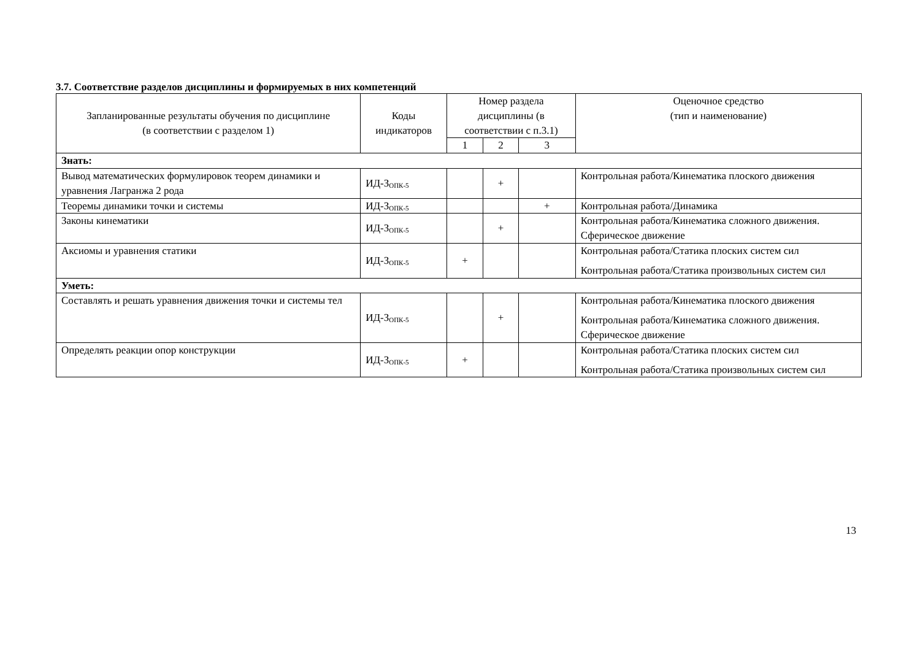3.7. Соответствие разделов дисциплины и формируемых в них компетенций
| Запланированные результаты обучения по дисциплине (в соответствии с разделом 1) | Коды индикаторов | Номер раздела дисциплины (в соответствии с п.3.1) | | | Оценочное средство (тип и наименование) |
| --- | --- | --- | --- | --- | --- |
| | | 1 | 2 | 3 | |
| Знать: | | | | | |
| Вывод математических формулировок теорем динамики и уравнения Лагранжа 2 рода | ИД-З<sub>ОПК-5</sub> | | + | | Контрольная работа/Кинематика плоского движения |
| Теоремы динамики точки и системы | ИД-З<sub>ОПК-5</sub> | | | + | Контрольная работа/Динамика |
| Законы кинематики | ИД-З<sub>ОПК-5</sub> | | + | | Контрольная работа/Кинематика сложного движения. Сферическое движение |
| Аксиомы и уравнения статики | ИД-З<sub>ОПК-5</sub> | + | | | Контрольная работа/Статика плоских систем сил Контрольная работа/Статика произвольных систем сил |
| Уметь: | | | | | |
| Составлять и решать уравнения движения точки и системы тел | ИД-З<sub>ОПК-5</sub> | | + | | Контрольная работа/Кинематика плоского движения Контрольная работа/Кинематика сложного движения. Сферическое движение |
| Определять реакции опор конструкции | ИД-З<sub>ОПК-5</sub> | + | | | Контрольная работа/Статика плоских систем сил Контрольная работа/Статика произвольных систем сил |
13